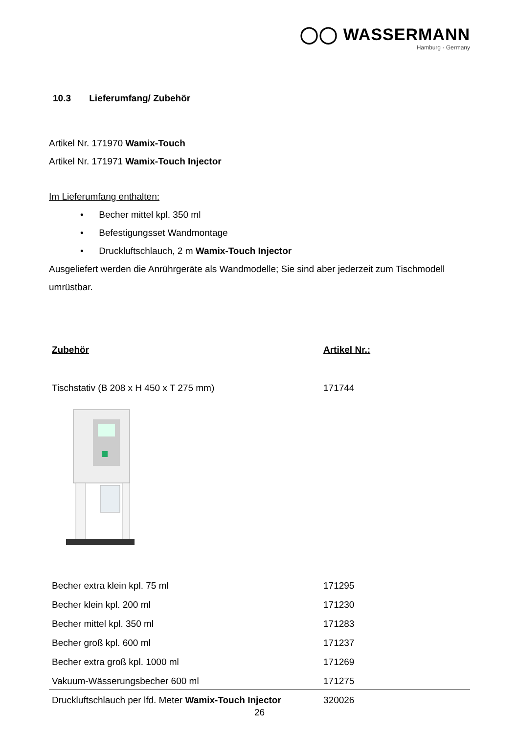◯◯ WASSERMANN
Hamburg · Germany
10.3 Lieferumfang/ Zubehör
Artikel Nr. 171970 Wamix-Touch
Artikel Nr. 171971 Wamix-Touch Injector
Im Lieferumfang enthalten:
• Becher mittel kpl. 350 ml
• Befestigungsset Wandmontage
• Druckluftschlauch, 2 m Wamix-Touch Injector
Ausgeliefert werden die Anrührgeräte als Wandmodelle; Sie sind aber jederzeit zum Tischmodell umrüstbar.
| Zubehör | Artikel Nr.: |
| --- | --- |
| Tischstativ (B 208 x H 450 x T 275 mm) | 171744 |
| Becher extra klein kpl. 75 ml | 171295 |
| Becher klein kpl. 200 ml | 171230 |
| Becher mittel kpl. 350 ml | 171283 |
| Becher groß kpl. 600 ml | 171237 |
| Becher extra groß kpl. 1000 ml | 171269 |
| Vakuum-Wässerungsbecher 600 ml | 171275 |
| Druckluftschlauch per lfd. Meter Wamix-Touch Injector | 320026 |
26